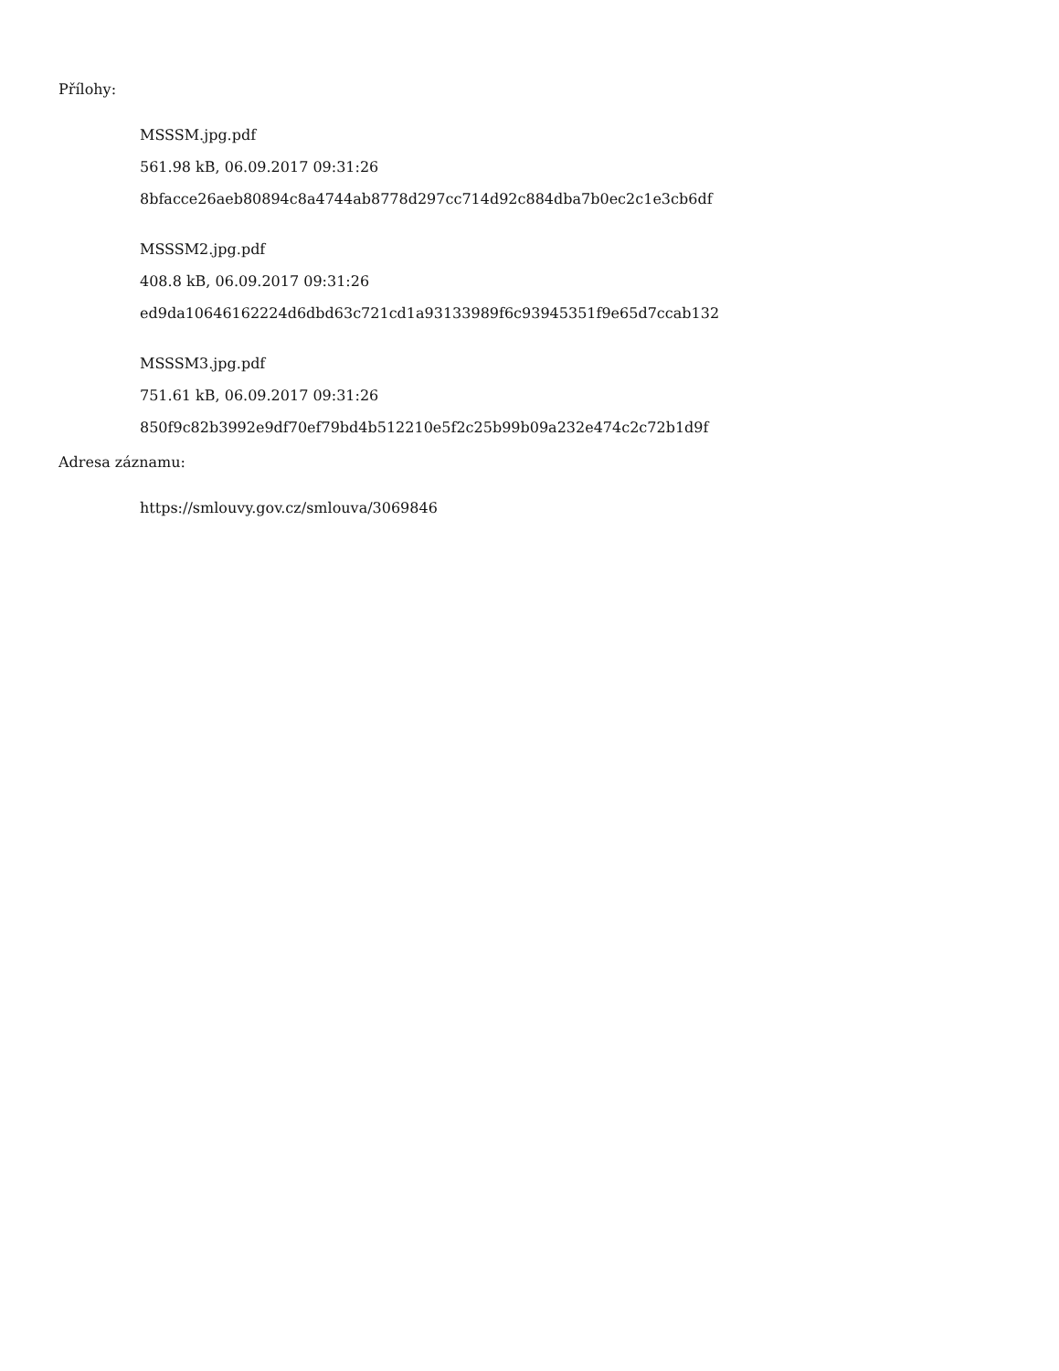Přílohy:
MSSSM.jpg.pdf
561.98 kB, 06.09.2017 09:31:26
8bfacce26aeb80894c8a4744ab8778d297cc714d92c884dba7b0ec2c1e3cb6df
MSSSM2.jpg.pdf
408.8 kB, 06.09.2017 09:31:26
ed9da10646162224d6dbd63c721cd1a93133989f6c93945351f9e65d7ccab132
MSSSM3.jpg.pdf
751.61 kB, 06.09.2017 09:31:26
850f9c82b3992e9df70ef79bd4b512210e5f2c25b99b09a232e474c2c72b1d9f
Adresa záznamu:
https://smlouvy.gov.cz/smlouva/3069846